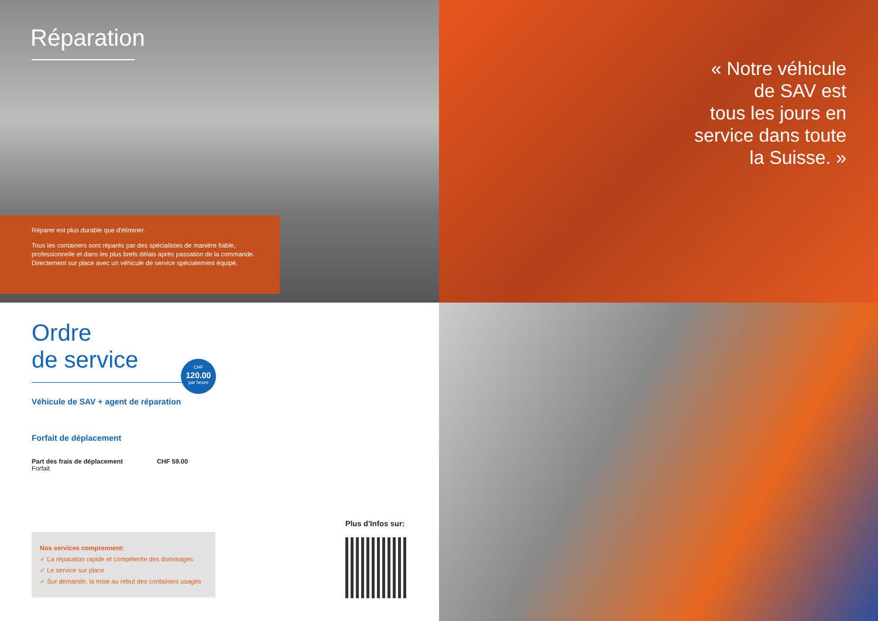Réparation
Réparer est plus durable que d'éliminer.
Tous les containers sont réparés par des spécialistes de manière fiable, professionnelle et dans les plus brefs délais après passation de la commande. Directement sur place avec un véhicule de service spécialement équipé.
« Notre véhicule
de SAV est
tous les jours en
service dans toute
la Suisse. »
Ordre
de service
CHF
120.00
par heure
Véhicule de SAV + agent de réparation
Forfait de déplacement
| Part des frais de déplacement Forfait | CHF 59.00 |
Nos services comprennent:
✓ La réparation rapide et compétente des dommages
✓ Le service sur place
✓ Sur demande, la mise au rebut des containers usagés
Plus d'Infos sur: